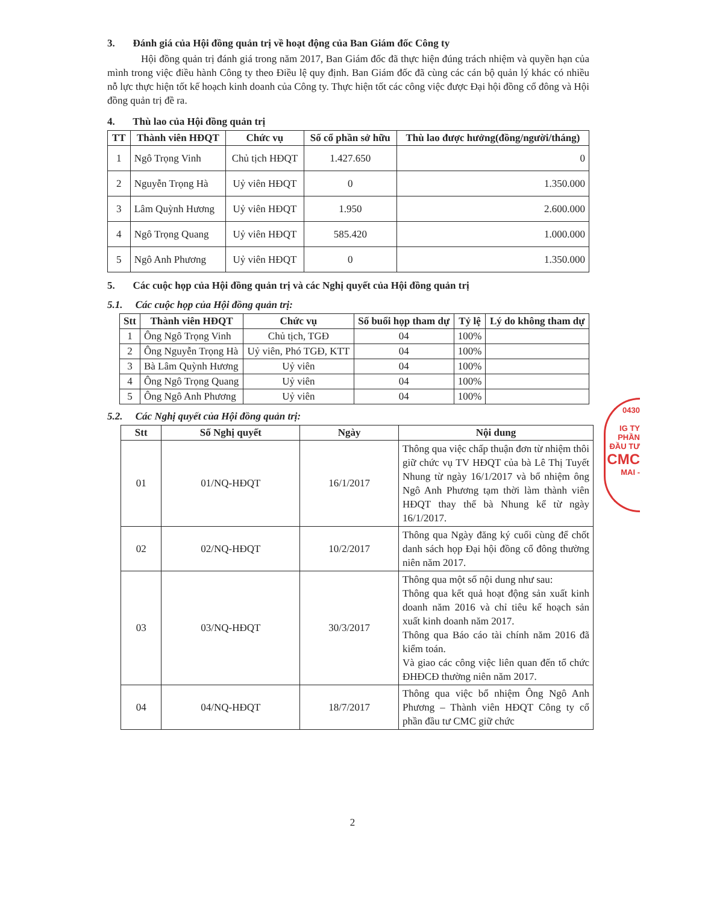3. Đánh giá của Hội đồng quản trị về hoạt động của Ban Giám đốc Công ty
Hội đồng quản trị đánh giá trong năm 2017, Ban Giám đốc đã thực hiện đúng trách nhiệm và quyền hạn của mình trong việc điều hành Công ty theo Điều lệ quy định. Ban Giám đốc đã cùng các cán bộ quản lý khác có nhiều nỗ lực thực hiện tốt kế hoạch kinh doanh của Công ty. Thực hiện tốt các công việc được Đại hội đồng cổ đông và Hội đồng quản trị đề ra.
4. Thù lao của Hội đồng quản trị
| TT | Thành viên HĐQT | Chức vụ | Số cổ phần sở hữu | Thù lao được hưởng(đồng/người/tháng) |
| --- | --- | --- | --- | --- |
| 1 | Ngô Trọng Vinh | Chủ tịch HĐQT | 1.427.650 | 0 |
| 2 | Nguyễn Trọng Hà | Uỷ viên HĐQT | 0 | 1.350.000 |
| 3 | Lâm Quỳnh Hương | Uỷ viên HĐQT | 1.950 | 2.600.000 |
| 4 | Ngô Trọng Quang | Uỷ viên HĐQT | 585.420 | 1.000.000 |
| 5 | Ngô Anh Phương | Uỷ viên HĐQT | 0 | 1.350.000 |
5. Các cuộc họp của Hội đồng quản trị và các Nghị quyết của Hội đồng quản trị
5.1. Các cuộc họp của Hội đồng quản trị:
| Stt | Thành viên HĐQT | Chức vụ | Số buổi họp tham dự | Tỷ lệ | Lý do không tham dự |
| --- | --- | --- | --- | --- | --- |
| 1 | Ông Ngô Trọng Vinh | Chủ tịch, TGĐ | 04 | 100% | |
| 2 | Ông Nguyễn Trọng Hà | Uỷ viên, Phó TGĐ, KTT | 04 | 100% | |
| 3 | Bà Lâm Quỳnh Hương | Uỷ viên | 04 | 100% | |
| 4 | Ông Ngô Trọng Quang | Uỷ viên | 04 | 100% | |
| 5 | Ông Ngô Anh Phương | Uỷ viên | 04 | 100% | |
5.2. Các Nghị quyết của Hội đồng quản trị:
| Stt | Số Nghị quyết | Ngày | Nội dung |
| --- | --- | --- | --- |
| 01 | 01/NQ-HĐQT | 16/1/2017 | Thông qua việc chấp thuận đơn từ nhiệm thôi giữ chức vụ TV HĐQT của bà Lê Thị Tuyết Nhung từ ngày 16/1/2017 và bổ nhiệm ông Ngô Anh Phương tạm thời làm thành viên HĐQT thay thế bà Nhung kể từ ngày 16/1/2017. |
| 02 | 02/NQ-HĐQT | 10/2/2017 | Thông qua Ngày đăng ký cuối cùng để chốt danh sách họp Đại hội đồng cổ đông thường niên năm 2017. |
| 03 | 03/NQ-HĐQT | 30/3/2017 | Thông qua một số nội dung như sau: Thông qua kết quả hoạt động sản xuất kinh doanh năm 2016 và chỉ tiêu kế hoạch sản xuất kinh doanh năm 2017. Thông qua Báo cáo tài chính năm 2016 đã kiểm toán. Và giao các công việc liên quan đến tổ chức ĐHĐCĐ thường niên năm 2017. |
| 04 | 04/NQ-HĐQT | 18/7/2017 | Thông qua việc bổ nhiệm Ông Ngô Anh Phương – Thành viên HĐQT Công ty cổ phần đầu tư CMC giữ chức |
2
0430
IG TY
PHẦN
ĐẦU TƯ
CMC
MAI -